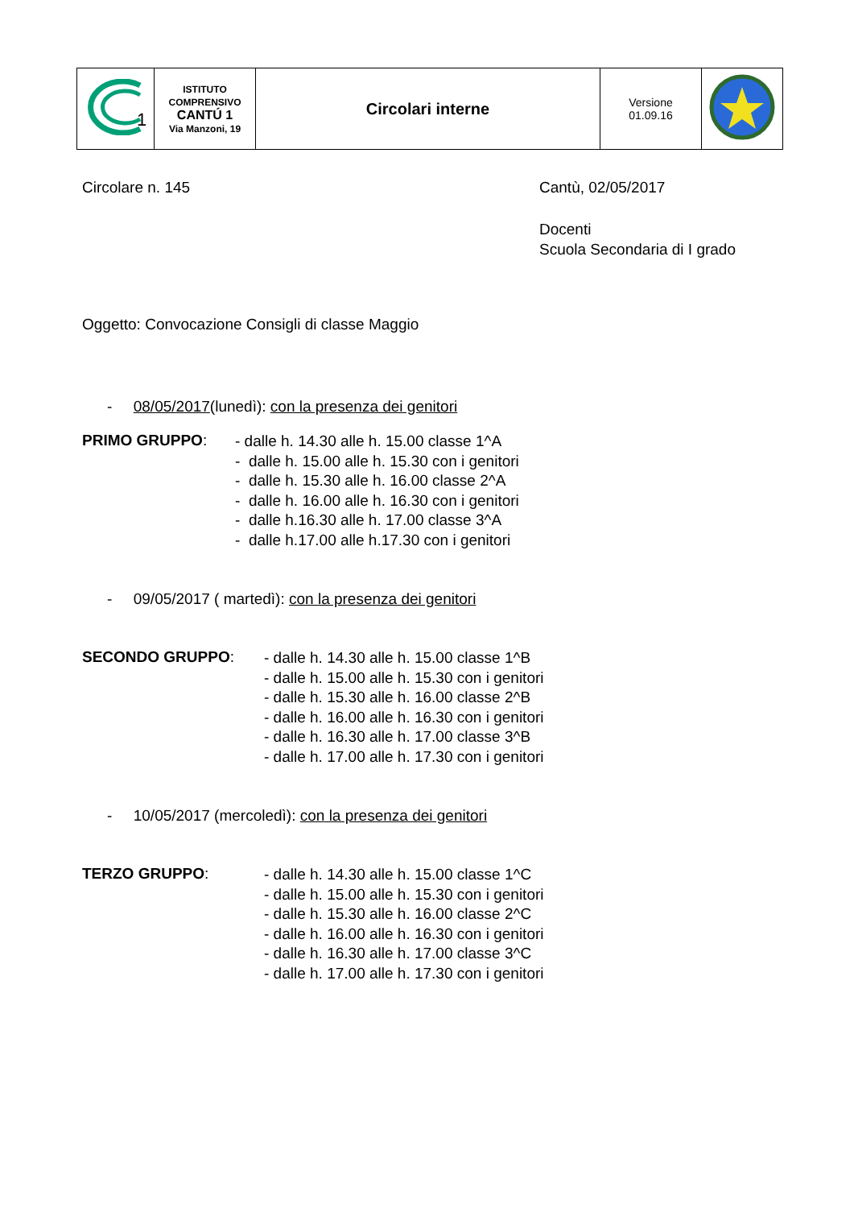| 1 | ISTITUTO COMPRENSIVO CANTÚ 1 Via Manzoni, 19 | Circolari interne | Versione 01.09.16 | |
Circolare n. 145 Cantù, 02/05/2017
Docenti
Scuola Secondaria di I grado
Oggetto: Convocazione Consigli di classe Maggio
- 08/05/2017(lunedì): con la presenza dei genitori
PRIMO GRUPPO:
- dalle h. 14.30 alle h. 15.00 classe 1^A
- dalle h. 15.00 alle h. 15.30 con i genitori
- dalle h. 15.30 alle h. 16.00 classe 2^A
- dalle h. 16.00 alle h. 16.30 con i genitori
- dalle h.16.30 alle h. 17.00 classe 3^A
- dalle h.17.00 alle h.17.30 con i genitori
- 09/05/2017 ( martedì): con la presenza dei genitori
SECONDO GRUPPO:
- dalle h. 14.30 alle h. 15.00 classe 1^B
- dalle h. 15.00 alle h. 15.30 con i genitori
- dalle h. 15.30 alle h. 16.00 classe 2^B
- dalle h. 16.00 alle h. 16.30 con i genitori
- dalle h. 16.30 alle h. 17.00 classe 3^B
- dalle h. 17.00 alle h. 17.30 con i genitori
- 10/05/2017 (mercoledì): con la presenza dei genitori
TERZO GRUPPO:
- dalle h. 14.30 alle h. 15.00 classe 1^C
- dalle h. 15.00 alle h. 15.30 con i genitori
- dalle h. 15.30 alle h. 16.00 classe 2^C
- dalle h. 16.00 alle h. 16.30 con i genitori
- dalle h. 16.30 alle h. 17.00 classe 3^C
- dalle h. 17.00 alle h. 17.30 con i genitori